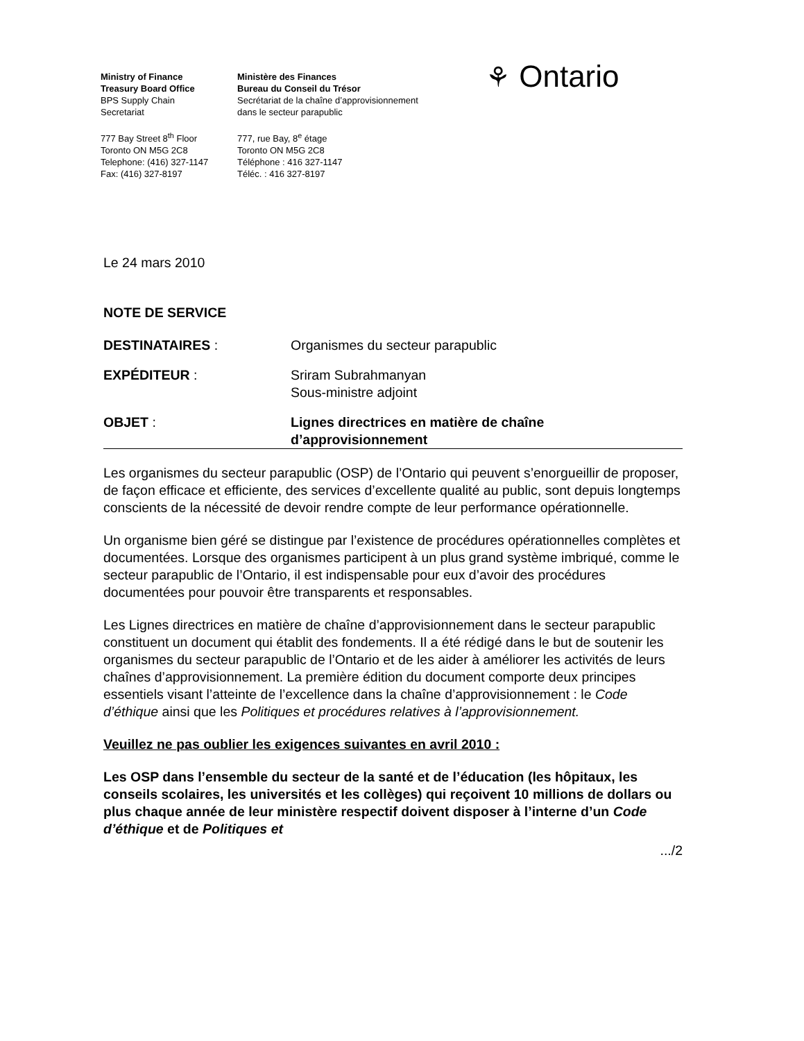Ministry of Finance
Treasury Board Office
BPS Supply Chain
Secretariat
777 Bay Street 8<sup>th</sup> Floor
Toronto ON M5G 2C8
Telephone: (416) 327-1147
Fax: (416) 327-8197
Ministère des Finances
Bureau du Conseil du Trésor
Secrétariat de la chaîne d’approvisionnement
dans le secteur parapublic
777, rue Bay, 8<sup>e</sup> étage
Toronto ON M5G 2C8
Téléphone : 416 327-1147
Téléc. : 416 327-8197
⚘ Ontario
Le 24 mars 2010
NOTE DE SERVICE
DESTINATAIRES : Organismes du secteur parapublic
EXPÉDITEUR : Sriram Subrahmanyan
Sous-ministre adjoint
OBJET : Lignes directrices en matière de chaîne
d’approvisionnement
Les organismes du secteur parapublic (OSP) de l’Ontario qui peuvent s’enorgueillir de proposer, de façon efficace et efficiente, des services d’excellente qualité au public, sont depuis longtemps conscients de la nécessité de devoir rendre compte de leur performance opérationnelle.
Un organisme bien géré se distingue par l’existence de procédures opérationnelles complètes et documentées. Lorsque des organismes participent à un plus grand système imbriqué, comme le secteur parapublic de l’Ontario, il est indispensable pour eux d’avoir des procédures documentées pour pouvoir être transparents et responsables.
Les Lignes directrices en matière de chaîne d’approvisionnement dans le secteur parapublic constituent un document qui établit des fondements. Il a été rédigé dans le but de soutenir les organismes du secteur parapublic de l’Ontario et de les aider à améliorer les activités de leurs chaînes d’approvisionnement. La première édition du document comporte deux principes essentiels visant l’atteinte de l’excellence dans la chaîne d’approvisionnement : le Code d’éthique ainsi que les Politiques et procédures relatives à l’approvisionnement.
Veuillez ne pas oublier les exigences suivantes en avril 2010 :
Les OSP dans l’ensemble du secteur de la santé et de l’éducation (les hôpitaux, les conseils scolaires, les universités et les collèges) qui reçoivent 10 millions de dollars ou plus chaque année de leur ministère respectif doivent disposer à l’interne d’un Code d’éthique et de Politiques et
.../2